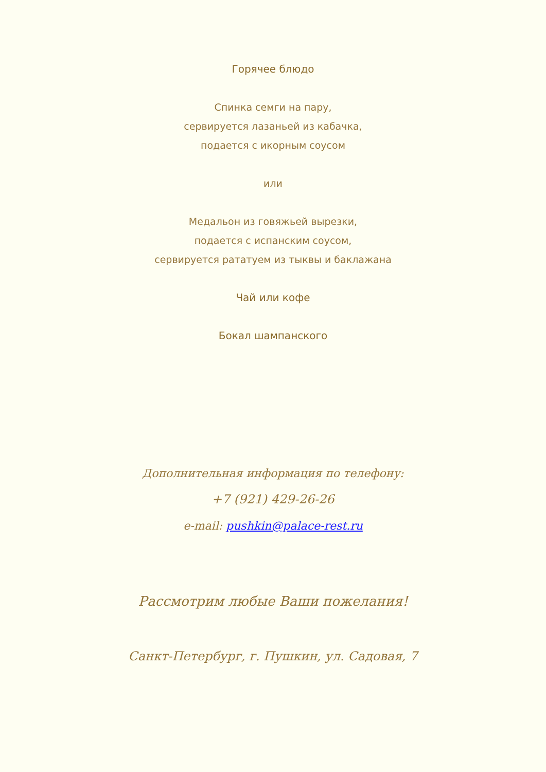Горячее блюдо
Спинка семги на пару,
сервируется лазаньей из кабачка,
подается с икорным соусом
или
Медальон из говяжьей вырезки,
подается с испанским соусом,
сервируется рататуем из тыквы и баклажана
Чай или кофе
Бокал шампанского
Дополнительная информация по телефону:
+7 (921) 429-26-26
e-mail: pushkin@palace-rest.ru
Рассмотрим любые Ваши пожелания!
Санкт-Петербург, г. Пушкин, ул. Садовая, 7